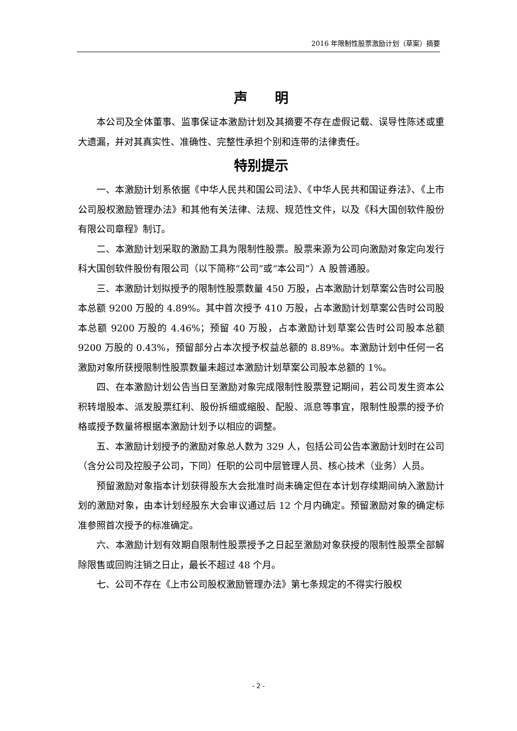2016 年限制性股票激励计划（草案）摘要
声　　明
本公司及全体董事、监事保证本激励计划及其摘要不存在虚假记载、误导性陈述或重大遗漏，并对其真实性、准确性、完整性承担个别和连带的法律责任。
特别提示
一、本激励计划系依据《中华人民共和国公司法》、《中华人民共和国证券法》、《上市公司股权激励管理办法》和其他有关法律、法规、规范性文件，以及《科大国创软件股份有限公司章程》制订。
二、本激励计划采取的激励工具为限制性股票。股票来源为公司向激励对象定向发行科大国创软件股份有限公司（以下简称“公司”或“本公司”）A 股普通股。
三、本激励计划拟授予的限制性股票数量 450 万股，占本激励计划草案公告时公司股本总额 9200 万股的 4.89%。其中首次授予 410 万股，占本激励计划草案公告时公司股本总额 9200 万股的 4.46%；预留 40 万股，占本激励计划草案公告时公司股本总额 9200 万股的 0.43%，预留部分占本次授予权益总额的 8.89%。本激励计划中任何一名激励对象所获授限制性股票数量未超过本激励计划草案公司股本总额的 1%。
四、在本激励计划公告当日至激励对象完成限制性股票登记期间，若公司发生资本公积转增股本、派发股票红利、股份拆细或缩股、配股、派息等事宜，限制性股票的授予价格或授予数量将根据本激励计划予以相应的调整。
五、本激励计划授予的激励对象总人数为 329 人，包括公司公告本激励计划时在公司（含分公司及控股子公司，下同）任职的公司中层管理人员、核心技术（业务）人员。
预留激励对象指本计划获得股东大会批准时尚未确定但在本计划存续期间纳入激励计划的激励对象，由本计划经股东大会审议通过后 12 个月内确定。预留激励对象的确定标准参照首次授予的标准确定。
六、本激励计划有效期自限制性股票授予之日起至激励对象获授的限制性股票全部解除限售或回购注销之日止，最长不超过 48 个月。
七、公司不存在《上市公司股权激励管理办法》第七条规定的不得实行股权
- 2 -